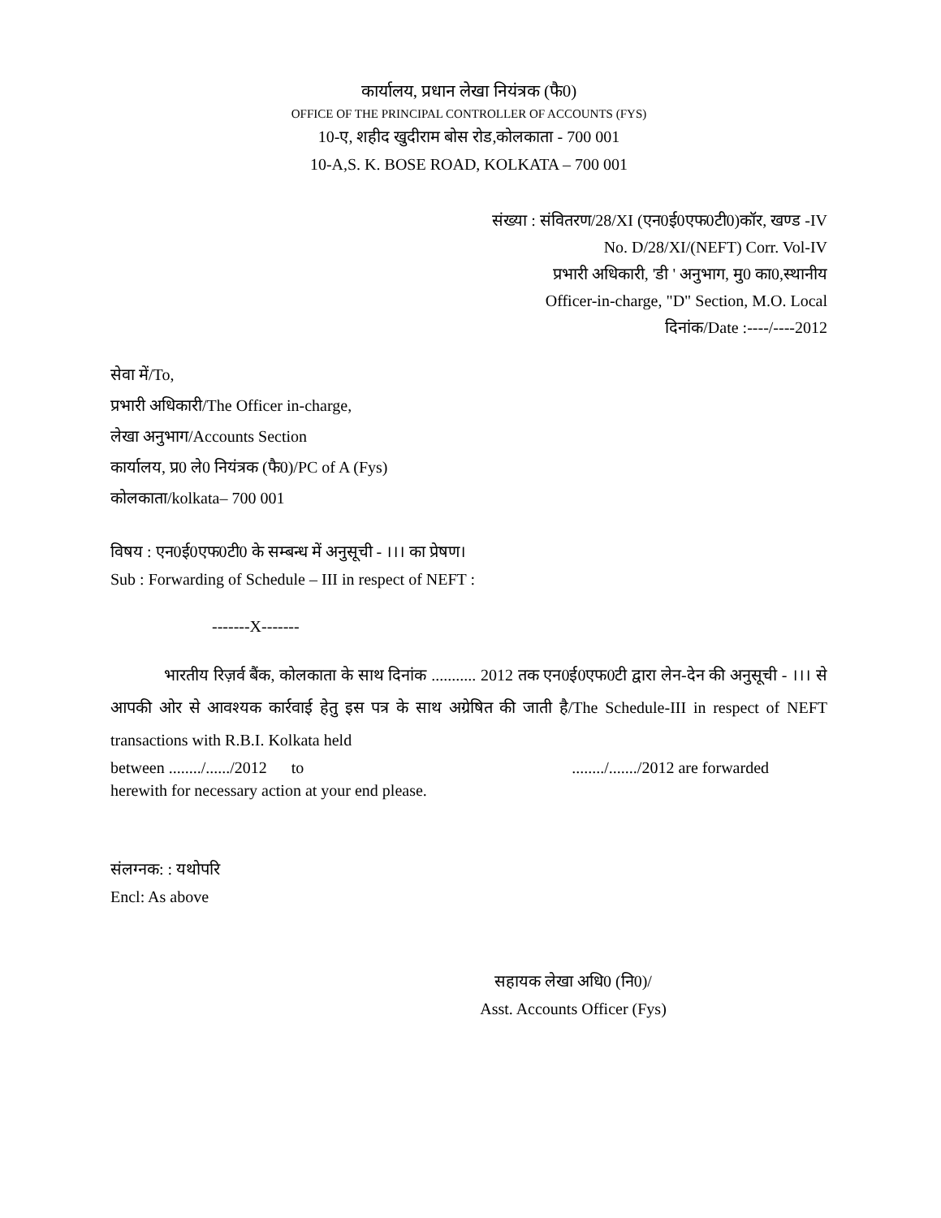कार्यालय, प्रधान लेखा नियंत्रक (फै0)
OFFICE OF THE PRINCIPAL CONTROLLER OF ACCOUNTS (FYS)
10-ए, शहीद खुदीराम बोस रोड,कोलकाता - 700 001
10-A,S. K. BOSE ROAD, KOLKATA – 700 001
संख्या : संवितरण/28/XI (एन0ई0एफ0टी0)कॉर, खण्ड -IV
No. D/28/XI/(NEFT) Corr. Vol-IV
प्रभारी अधिकारी, 'डी ' अनुभाग, मु0 का0,स्थानीय
Officer-in-charge, "D" Section, M.O. Local
दिनांक/Date :----/----2012
सेवा में/To,
प्रभारी अधिकारी/The Officer in-charge,
लेखा अनुभाग/Accounts Section
कार्यालय, प्र0 ले0 नियंत्रक (फै0)/PC of A (Fys)
कोलकाता/kolkata– 700 001
विषय : एन0ई0एफ0टी0 के सम्बन्ध में अनुसूची - ।।। का प्रेषण।
Sub : Forwarding of Schedule – III in respect of NEFT :
-------X-------
भारतीय रिज़र्व बैंक, कोलकाता के साथ दिनांक ........... 2012 तक एन0ई0एफ0टी द्वारा लेन-देन की अनुसूची - ।।। से आपकी ओर से आवश्यक कार्रवाई हेतु इस पत्र के साथ अग्रेषित की जाती है/The Schedule-III in respect of NEFT transactions with R.B.I. Kolkata held
between ......../....../2012 to ......../......./2012 are forwarded herewith for necessary action at your end please.
संलग्नक: : यथोपरि
Encl: As above
सहायक लेखा अधि0 (नि0)/
Asst. Accounts Officer (Fys)